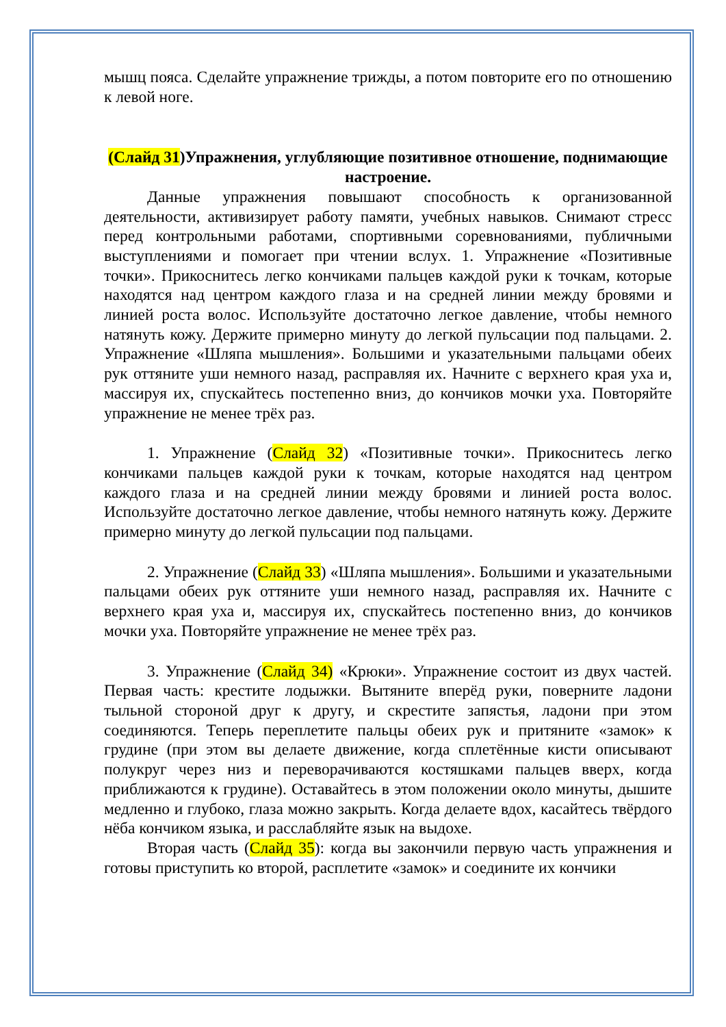мышц пояса. Сделайте упражнение трижды, а потом повторите его по отношению к левой ноге.
(Слайд 31)Упражнения, углубляющие позитивное отношение, поднимающие настроение.
Данные упражнения повышают способность к организованной деятельности, активизирует работу памяти, учебных навыков. Снимают стресс перед контрольными работами, спортивными соревнованиями, публичными выступлениями и помогает при чтении вслух. 1. Упражнение «Позитивные точки». Прикоснитесь легко кончиками пальцев каждой руки к точкам, которые находятся над центром каждого глаза и на средней линии между бровями и линией роста волос. Используйте достаточно легкое давление, чтобы немного натянуть кожу. Держите примерно минуту до легкой пульсации под пальцами. 2. Упражнение «Шляпа мышления». Большими и указательными пальцами обеих рук оттяните уши немного назад, расправляя их. Начните с верхнего края уха и, массируя их, спускайтесь постепенно вниз, до кончиков мочки уха. Повторяйте упражнение не менее трёх раз.
1. Упражнение (Слайд 32) «Позитивные точки». Прикоснитесь легко кончиками пальцев каждой руки к точкам, которые находятся над центром каждого глаза и на средней линии между бровями и линией роста волос. Используйте достаточно легкое давление, чтобы немного натянуть кожу. Держите примерно минуту до легкой пульсации под пальцами.
2. Упражнение (Слайд 33) «Шляпа мышления». Большими и указательными пальцами обеих рук оттяните уши немного назад, расправляя их. Начните с верхнего края уха и, массируя их, спускайтесь постепенно вниз, до кончиков мочки уха. Повторяйте упражнение не менее трёх раз.
3. Упражнение (Слайд 34) «Крюки». Упражнение состоит из двух частей. Первая часть: крестите лодыжки. Вытяните вперёд руки, поверните ладони тыльной стороной друг к другу, и скрестите запястья, ладони при этом соединяются. Теперь переплетите пальцы обеих рук и притяните «замок» к грудине (при этом вы делаете движение, когда сплетённые кисти описывают полукруг через низ и переворачиваются костяшками пальцев вверх, когда приближаются к грудине). Оставайтесь в этом положении около минуты, дышите медленно и глубоко, глаза можно закрыть. Когда делаете вдох, касайтесь твёрдого нёба кончиком языка, и расслабляйте язык на выдохе.
Вторая часть (Слайд 35): когда вы закончили первую часть упражнения и готовы приступить ко второй, расплетите «замок» и соедините их кончики